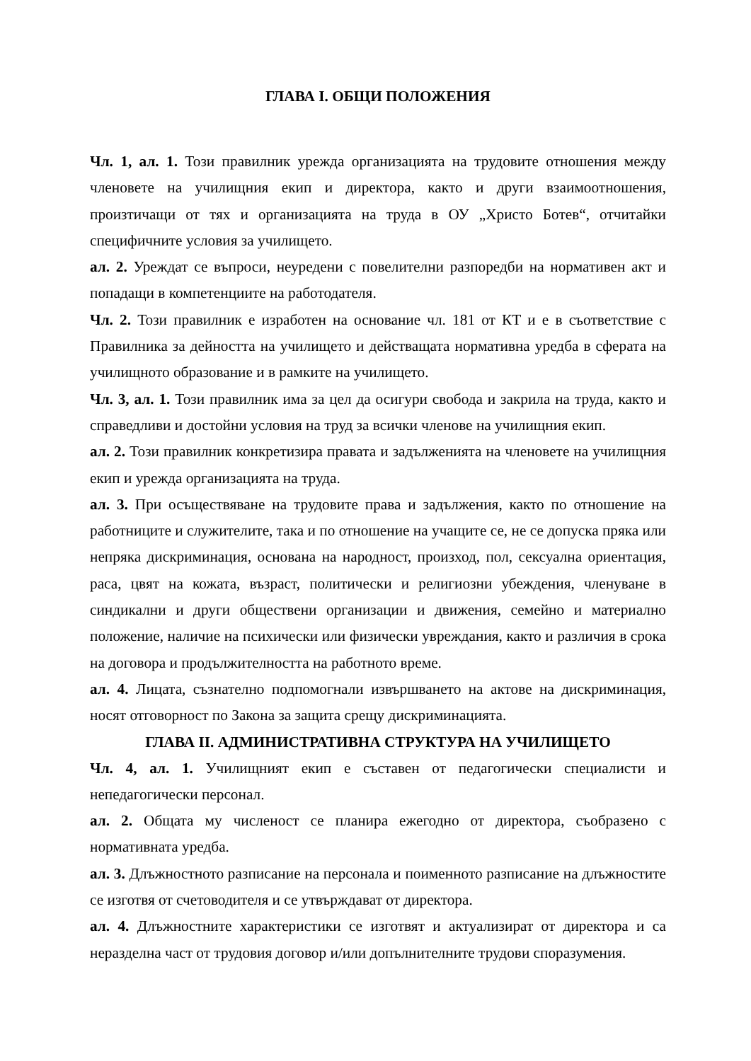ГЛАВА I. ОБЩИ ПОЛОЖЕНИЯ
Чл. 1, ал. 1. Този правилник урежда организацията на трудовите отношения между членовете на училищния екип и директора, както и други взаимоотношения, произтичащи от тях и организацията на труда в ОУ „Христо Ботев“, отчитайки специфичните условия за училището.
ал. 2. Уреждат се въпроси, неуредени с повелителни разпоредби на нормативен акт и попадащи в компетенциите на работодателя.
Чл. 2. Този правилник е изработен на основание чл. 181 от КТ и е в съответствие с Правилника за дейността на училището и действащата нормативна уредба в сферата на училищното образование и в рамките на училището.
Чл. 3, ал. 1. Този правилник има за цел да осигури свобода и закрила на труда, както и справедливи и достойни условия на труд за всички членове на училищния екип.
ал. 2. Този правилник конкретизира правата и задълженията на членовете на училищния екип и урежда организацията на труда.
ал. 3. При осъществяване на трудовите права и задължения, както по отношение на работниците и служителите, така и по отношение на учащите се, не се допуска пряка или непряка дискриминация, основана на народност, произход, пол, сексуална ориентация, раса, цвят на кожата, възраст, политически и религиозни убеждения, членуване в синдикални и други обществени организации и движения, семейно и материално положение, наличие на психически или физически увреждания, както и различия в срока на договора и продължителността на работното време.
ал. 4. Лицата, съзнателно подпомогнали извършването на актове на дискриминация, носят отговорност по Закона за защита срещу дискриминацията.
ГЛАВА II. АДМИНИСТРАТИВНА СТРУКТУРА НА УЧИЛИЩЕТО
Чл. 4, ал. 1. Училищният екип е съставен от педагогически специалисти и непедагогически персонал.
ал. 2. Общата му численост се планира ежегодно от директора, съобразено с нормативната уредба.
ал. 3. Длъжностното разписание на персонала и поименното разписание на длъжностите се изготвя от счетоводителя и се утвърждават от директора.
ал. 4. Длъжностните характеристики се изготвят и актуализират от директора и са неразделна част от трудовия договор и/или допълнителните трудови споразумения.